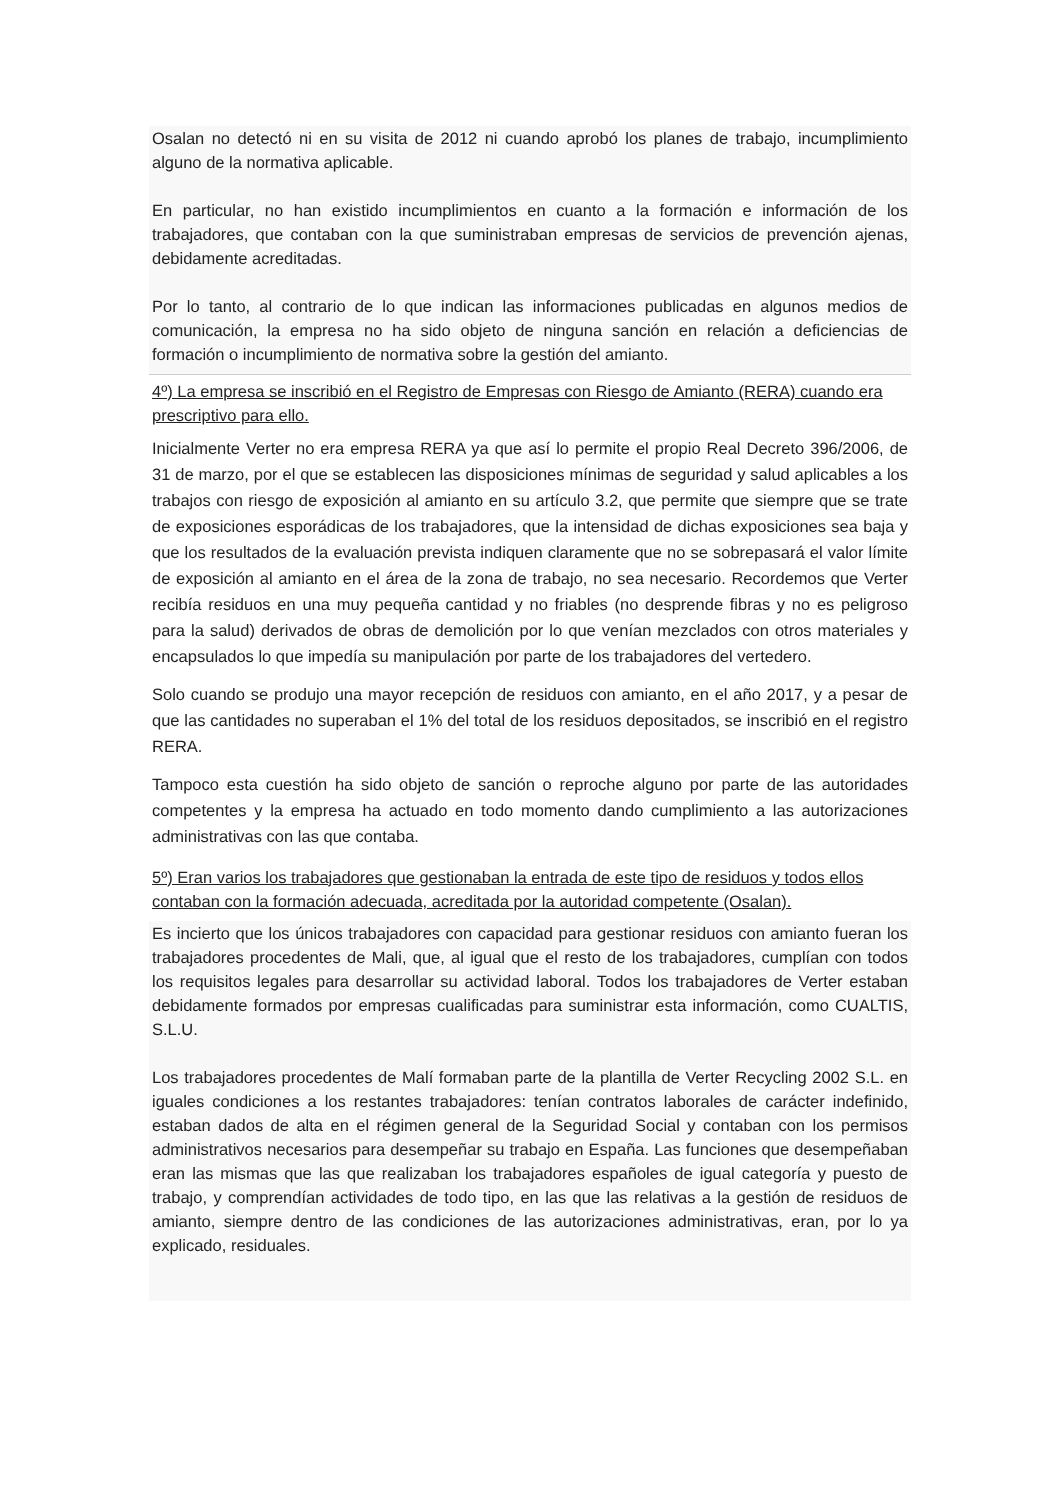Osalan no detectó ni en su visita de 2012 ni cuando aprobó los planes de trabajo, incumplimiento alguno de la normativa aplicable.
En particular, no han existido incumplimientos en cuanto a la formación e información de los trabajadores, que contaban con la que suministraban empresas de servicios de prevención ajenas, debidamente acreditadas.
Por lo tanto, al contrario de lo que indican las informaciones publicadas en algunos medios de comunicación, la empresa no ha sido objeto de ninguna sanción en relación a deficiencias de formación o incumplimiento de normativa sobre la gestión del amianto.
4º) La empresa se inscribió en el Registro de Empresas con Riesgo de Amianto (RERA) cuando era prescriptivo para ello.
Inicialmente Verter no era empresa RERA ya que así lo permite el propio Real Decreto 396/2006, de 31 de marzo, por el que se establecen las disposiciones mínimas de seguridad y salud aplicables a los trabajos con riesgo de exposición al amianto en su artículo 3.2, que permite que siempre que se trate de exposiciones esporádicas de los trabajadores, que la intensidad de dichas exposiciones sea baja y que los resultados de la evaluación prevista indiquen claramente que no se sobrepasará el valor límite de exposición al amianto en el área de la zona de trabajo, no sea necesario. Recordemos que Verter recibía residuos en una muy pequeña cantidad y no friables (no desprende fibras y no es peligroso para la salud) derivados de obras de demolición por lo que venían mezclados con otros materiales y encapsulados lo que impedía su manipulación por parte de los trabajadores del vertedero.
Solo cuando se produjo una mayor recepción de residuos con amianto, en el año 2017, y a pesar de que las cantidades no superaban el 1% del total de los residuos depositados, se inscribió en el registro RERA.
Tampoco esta cuestión ha sido objeto de sanción o reproche alguno por parte de las autoridades competentes y la empresa ha actuado en todo momento dando cumplimiento a las autorizaciones administrativas con las que contaba.
5º) Eran varios los trabajadores que gestionaban la entrada de este tipo de residuos y todos ellos contaban con la formación adecuada, acreditada por la autoridad competente (Osalan).
Es incierto que los únicos trabajadores con capacidad para gestionar residuos con amianto fueran los trabajadores procedentes de Mali, que, al igual que el resto de los trabajadores, cumplían con todos los requisitos legales para desarrollar su actividad laboral. Todos los trabajadores de Verter estaban debidamente formados por empresas cualificadas para suministrar esta información, como CUALTIS, S.L.U.
Los trabajadores procedentes de Malí formaban parte de la plantilla de Verter Recycling 2002 S.L. en iguales condiciones a los restantes trabajadores: tenían contratos laborales de carácter indefinido, estaban dados de alta en el régimen general de la Seguridad Social y contaban con los permisos administrativos necesarios para desempeñar su trabajo en España. Las funciones que desempeñaban eran las mismas que las que realizaban los trabajadores españoles de igual categoría y puesto de trabajo, y comprendían actividades de todo tipo, en las que las relativas a la gestión de residuos de amianto, siempre dentro de las condiciones de las autorizaciones administrativas, eran, por lo ya explicado, residuales.